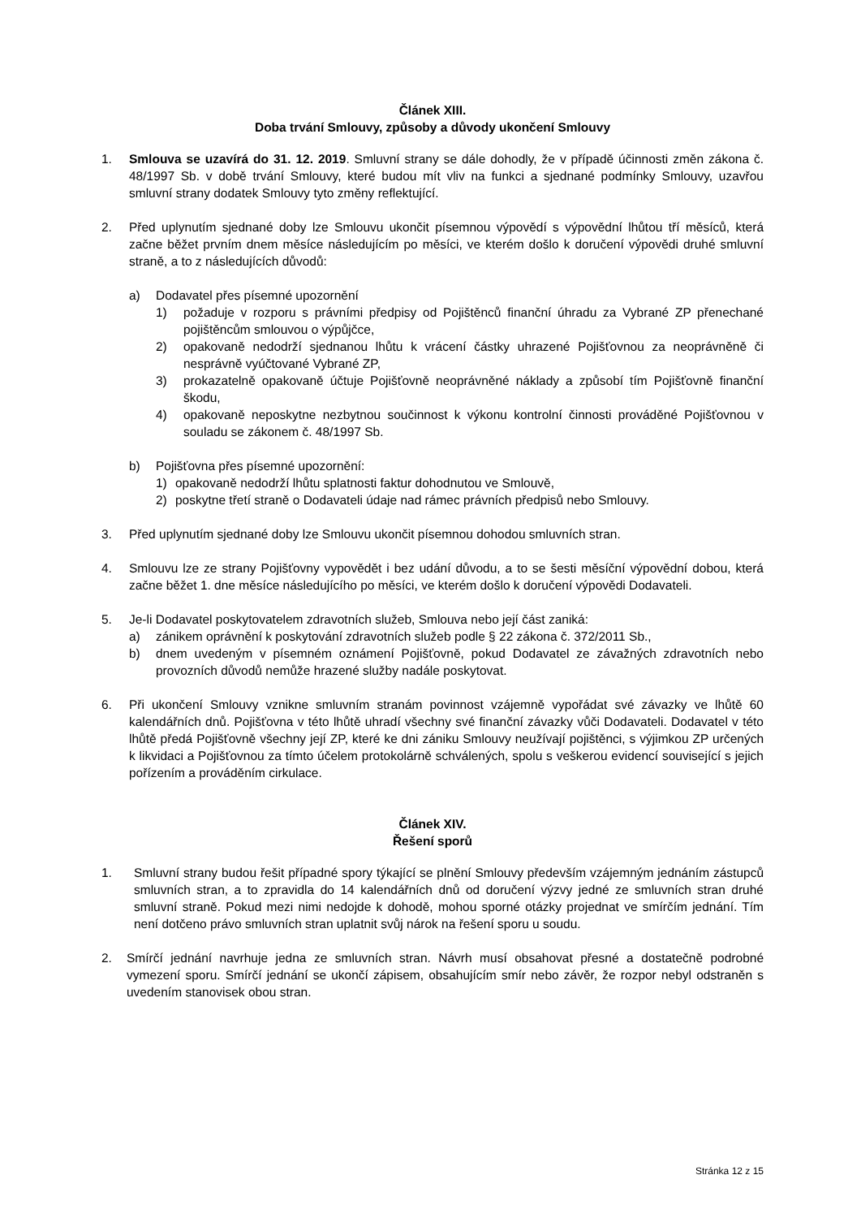Článek XIII.
Doba trvání Smlouvy, způsoby a důvody ukončení Smlouvy
1. Smlouva se uzavírá do 31. 12. 2019. Smluvní strany se dále dohodly, že v případě účinnosti změn zákona č. 48/1997 Sb. v době trvání Smlouvy, které budou mít vliv na funkci a sjednané podmínky Smlouvy, uzavřou smluvní strany dodatek Smlouvy tyto změny reflektující.
2. Před uplynutím sjednané doby lze Smlouvu ukončit písemnou výpovědí s výpovědní lhůtou tří měsíců, která začne běžet prvním dnem měsíce následujícím po měsíci, ve kterém došlo k doručení výpovědi druhé smluvní straně, a to z následujících důvodů:
a) Dodavatel přes písemné upozornění
1) požaduje v rozporu s právními předpisy od Pojištěnců finanční úhradu za Vybrané ZP přenechané pojištěncům smlouvou o výpůjčce,
2) opakovaně nedodrží sjednanou lhůtu k vrácení částky uhrazené Pojišťovnou za neoprávněně či nesprávně vyúčtované Vybrané ZP,
3) prokazatelně opakovaně účtuje Pojišťovně neoprávněné náklady a způsobí tím Pojišťovně finanční škodu,
4) opakovaně neposkytne nezbytnou součinnost k výkonu kontrolní činnosti prováděné Pojišťovnou v souladu se zákonem č. 48/1997 Sb.
b) Pojišťovna přes písemné upozornění:
1) opakovaně nedodrží lhůtu splatnosti faktur dohodnutou ve Smlouvě,
2) poskytne třetí straně o Dodavateli údaje nad rámec právních předpisů nebo Smlouvy.
3. Před uplynutím sjednané doby lze Smlouvu ukončit písemnou dohodou smluvních stran.
4. Smlouvu lze ze strany Pojišťovny vypovědět i bez udání důvodu, a to se šesti měsíční výpovědní dobou, která začne běžet 1. dne měsíce následujícího po měsíci, ve kterém došlo k doručení výpovědi Dodavateli.
5. Je-li Dodavatel poskytovatelem zdravotních služeb, Smlouva nebo její část zaniká:
a) zánikem oprávnění k poskytování zdravotních služeb podle § 22 zákona č. 372/2011 Sb.,
b) dnem uvedeným v písemném oznámení Pojišťovně, pokud Dodavatel ze závažných zdravotních nebo provozních důvodů nemůže hrazené služby nadále poskytovat.
6. Při ukončení Smlouvy vznikne smluvním stranám povinnost vzájemně vypořádat své závazky ve lhůtě 60 kalendářních dnů. Pojišťovna v této lhůtě uhradí všechny své finanční závazky vůči Dodavateli. Dodavatel v této lhůtě předá Pojišťovně všechny její ZP, které ke dni zániku Smlouvy neužívají pojištěnci, s výjimkou ZP určených k likvidaci a Pojišťovnou za tímto účelem protokolárně schválených, spolu s veškerou evidencí související s jejich pořízením a prováděním cirkulace.
Článek XIV.
Řešení sporů
1. Smluvní strany budou řešit případné spory týkající se plnění Smlouvy především vzájemným jednáním zástupců smluvních stran, a to zpravidla do 14 kalendářních dnů od doručení výzvy jedné ze smluvních stran druhé smluvní straně. Pokud mezi nimi nedojde k dohodě, mohou sporné otázky projednat ve smírčím jednání. Tím není dotčeno právo smluvních stran uplatnit svůj nárok na řešení sporu u soudu.
2. Smírčí jednání navrhuje jedna ze smluvních stran. Návrh musí obsahovat přesné a dostatečně podrobné vymezení sporu. Smírčí jednání se ukončí zápisem, obsahujícím smír nebo závěr, že rozpor nebyl odstraněn s uvedením stanovisek obou stran.
Stránka 12 z 15